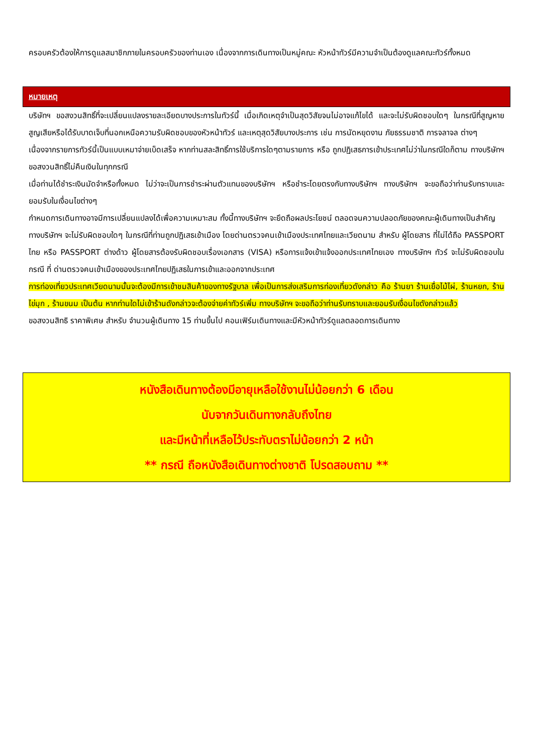ครอบครัวต้องให้การดูแลสมาชิกภายในครอบครัวของท่านเอง เนื่องจากการเดินทางเป็นหมู่คณะ หัวหน้าทัวร์มีความจำเป็นต้องดูแลคณะทัวร์ทั้งหมด
หมายเหตุ
บริษัทฯ ขอสงวนสิทธิ์ที่จะเปลี่ยนแปลงรายละเอียดบางประการในทัวร์นี้ เมื่อเกิดเหตุจำเป็นสุดวิสัยจนไม่อาจแก้ไขได้ และจะไม่รับผิดชอบใดๆ ในกรณีที่สูญหาย สูญเสียหรือได้รับบาดเจ็บที่นอกเหนือความรับผิดชอบของหัวหน้าทัวร์ และเหตุสุดวิสัยบางประการ เช่น การนัดหยุดงาน ภัยธรรมชาติ การจลาจล ต่างๆ
เนื่องจากรายการทัวร์นี้เป็นแบบเหมาจ่ายเบ็ดเสร็จ หากท่านสละสิทธิ์การใช้บริการใดๆตามรายการ หรือ ถูกปฏิเสธการเข้าประเทศไม่ว่าในกรณีใดก็ตาม ทางบริษัทฯ ขอสงวนสิทธิ์ไม่คืนเงินในทุกกรณี
เมื่อท่านได้ชำระเงินมัดจำหรือทั้งหมด ไม่ว่าจะเป็นการชำระผ่านตัวแทนของบริษัทฯ หรือชำระโดยตรงกับทางบริษัทฯ ทางบริษัทฯ จะขอถือว่าท่านรับทราบและยอมรับในเงื่อนไขต่างๆ
กำหนดการเดินทางอาจมีการเปลี่ยนแปลงได้เพื่อความเหมาะสม ทั้งนี้ทางบริษัทฯ จะยึดถือผลประโยชน์ ตลอดจนความปลอดภัยของคณะผู้เดินทางเป็นสำคัญ
ทางบริษัทฯ จะไม่รับผิดชอบใดๆ ในกรณีที่ท่านถูกปฏิเสธเข้าเมือง โดยด่านตรวจคนเข้าเมืองประเทศไทยและเวียดนาม สำหรับ ผู้โดยสาร ที่ไม่ได้ถือ PASSPORT ไทย หรือ PASSPORT ต่างด้าว ผู้โดยสารต้องรับผิดชอบเรื่องเอกสาร (VISA) หรือการแจ้งเข้าแจ้งออกประเทศไทยเอง ทางบริษัทฯ ทัวร์ จะไม่รับผิดชอบในกรณี ที่ ด่านตรวจคนเข้าเมืองของประเทศไทยปฏิเสธในการเข้าและออกจากประเทศ
การท่องเที่ยวประเทศเวียดนามนั้นจะต้องมีการเข้าชมสินค้าของทางรัฐบาล เพื่อเป็นการส่งเสริมการท่องเที่ยวดังกล่าว คือ ร้านยา ร้านเยื่อไม้ไผ่, ร้านหยก, ร้านไข่มุก , ร้านขนม เป็นต้น หากท่านใดไม่เข้าร้านดังกล่าวจะต้องจ่ายค่าทัวร์เพิ่ม ทางบริษัทฯ จะขอถือว่าท่านรับทราบและยอมรับเงื่อนไขดังกล่าวแล้ว
ขอสงวนสิทธิ ราคาพิเศษ สำหรับ จำนวนผู้เดินทาง 15 ท่านขึ้นไป คอนเฟิร์มเดินทางและมีหัวหน้าทัวร์ดูแลตลอดการเดินทาง
หนังสือเดินทางต้องมีอายุเหลือใช้งานไม่น้อยกว่า 6 เดือน
นับจากวันเดินทางกลับถึงไทย
และมีหน้าที่เหลือไว้ประทับตราไม่น้อยกว่า 2 หน้า
** กรณี ถือหนังสือเดินทางต่างชาติ โปรดสอบถาม **